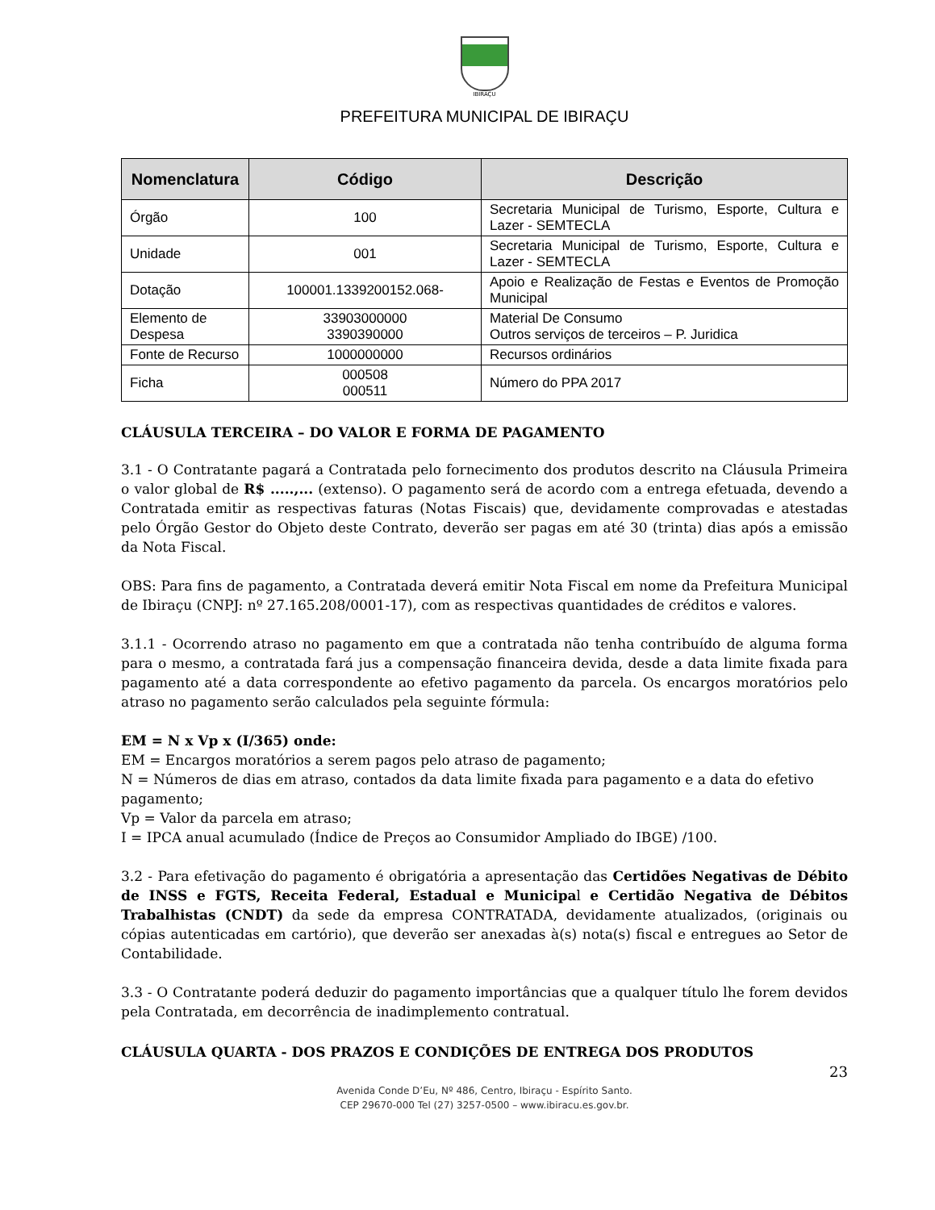IBIRAÇU
PREFEITURA MUNICIPAL DE IBIRAÇU
| Nomenclatura | Código | Descrição |
| --- | --- | --- |
| Órgão | 100 | Secretaria Municipal de Turismo, Esporte, Cultura e Lazer - SEMTECLA |
| Unidade | 001 | Secretaria Municipal de Turismo, Esporte, Cultura e Lazer - SEMTECLA |
| Dotação | 100001.1339200152.068- | Apoio e Realização de Festas e Eventos de Promoção Municipal |
| Elemento de Despesa | 33903000000 3390390000 | Material De Consumo Outros serviços de terceiros – P. Juridica |
| Fonte de Recurso | 1000000000 | Recursos ordinários |
| Ficha | 000508 000511 | Número do PPA 2017 |
CLÁUSULA TERCEIRA – DO VALOR E FORMA DE PAGAMENTO
3.1 - O Contratante pagará a Contratada pelo fornecimento dos produtos descrito na Cláusula Primeira o valor global de R$ .....,... (extenso). O pagamento será de acordo com a entrega efetuada, devendo a Contratada emitir as respectivas faturas (Notas Fiscais) que, devidamente comprovadas e atestadas pelo Órgão Gestor do Objeto deste Contrato, deverão ser pagas em até 30 (trinta) dias após a emissão da Nota Fiscal.
OBS: Para fins de pagamento, a Contratada deverá emitir Nota Fiscal em nome da Prefeitura Municipal de Ibiraçu (CNPJ: nº 27.165.208/0001-17), com as respectivas quantidades de créditos e valores.
3.1.1 - Ocorrendo atraso no pagamento em que a contratada não tenha contribuído de alguma forma para o mesmo, a contratada fará jus a compensação financeira devida, desde a data limite fixada para pagamento até a data correspondente ao efetivo pagamento da parcela. Os encargos moratórios pelo atraso no pagamento serão calculados pela seguinte fórmula:
EM = N x Vp x (I/365) onde:
EM = Encargos moratórios a serem pagos pelo atraso de pagamento;
N = Números de dias em atraso, contados da data limite fixada para pagamento e a data do efetivo pagamento;
Vp = Valor da parcela em atraso;
I = IPCA anual acumulado (Índice de Preços ao Consumidor Ampliado do IBGE) /100.
3.2 - Para efetivação do pagamento é obrigatória a apresentação das Certidões Negativas de Débito de INSS e FGTS, Receita Federal, Estadual e Municipal e Certidão Negativa de Débitos Trabalhistas (CNDT) da sede da empresa CONTRATADA, devidamente atualizados, (originais ou cópias autenticadas em cartório), que deverão ser anexadas à(s) nota(s) fiscal e entregues ao Setor de Contabilidade.
3.3 - O Contratante poderá deduzir do pagamento importâncias que a qualquer título lhe forem devidos pela Contratada, em decorrência de inadimplemento contratual.
CLÁUSULA QUARTA - DOS PRAZOS E CONDIÇÕES DE ENTREGA DOS PRODUTOS
23
Avenida Conde D’Eu, Nº 486, Centro, Ibiraçu - Espírito Santo.
CEP 29670-000 Tel (27) 3257-0500 – www.ibiracu.es.gov.br.